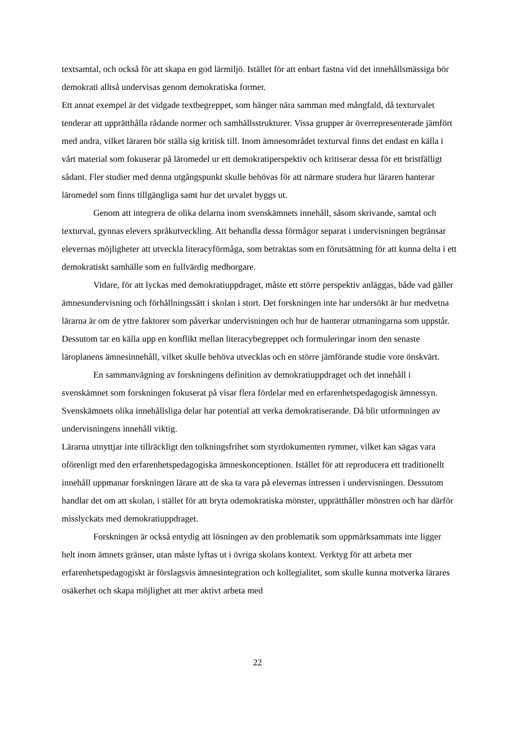textsamtal, och också för att skapa en god lärmiljö. Istället för att enbart fastna vid det innehållsmässiga bör demokrati alltså undervisas genom demokratiska former.
Ett annat exempel är det vidgade textbegreppet, som hänger nära samman med mångfald, då texturvalet tenderar att upprätthålla rådande normer och samhällsstrukturer. Vissa grupper är överrepresenterade jämfört med andra, vilket läraren bör ställa sig kritisk till. Inom ämnesområdet texturval finns det endast en källa i vårt material som fokuserar på läromedel ur ett demokratiperspektiv och kritiserar dessa för ett bristfälligt sådant. Fler studier med denna utgångspunkt skulle behövas för att närmare studera hur läraren hanterar läromedel som finns tillgängliga samt hur det urvalet byggs ut.
Genom att integrera de olika delarna inom svenskämnets innehåll, såsom skrivande, samtal och texturval, gynnas elevers språkutveckling. Att behandla dessa förmågor separat i undervisningen begränsar elevernas möjligheter att utveckla literacyförmåga, som betraktas som en förutsättning för att kunna delta i ett demokratiskt samhälle som en fullvärdig medborgare.
Vidare, för att lyckas med demokratiuppdraget, måste ett större perspektiv anläggas, både vad gäller ämnesundervisning och förhållningssätt i skolan i stort. Det forskningen inte har undersökt är hur medvetna lärarna är om de yttre faktorer som påverkar undervisningen och hur de hanterar utmaningarna som uppstår. Dessutom tar en källa upp en konflikt mellan literacybegreppet och formuleringar inom den senaste läroplanens ämnesinnehåll, vilket skulle behöva utvecklas och en större jämförande studie vore önskvärt.
En sammanvägning av forskningens definition av demokratiuppdraget och det innehåll i svenskämnet som forskningen fokuserat på visar flera fördelar med en erfarenhetspedagogisk ämnessyn. Svenskämnets olika innehållsliga delar har potential att verka demokratiserande. Då blir utformningen av undervisningens innehåll viktig.
Lärarna utnyttjar inte tillräckligt den tolkningsfrihet som styrdokumenten rymmer, vilket kan sägas vara oförenligt med den erfarenhetspedagogiska ämneskonceptionen. Istället för att reproducera ett traditionellt innehåll uppmanar forskningen lärare att de ska ta vara på elevernas intressen i undervisningen. Dessutom handlar det om att skolan, i stället för att bryta odemokratiska mönster, upprätthåller mönstren och har därför misslyckats med demokratiuppdraget.
Forskningen är också entydig att lösningen av den problematik som uppmärksammats inte ligger helt inom ämnets gränser, utan måste lyftas ut i övriga skolans kontext. Verktyg för att arbeta mer erfarenhetspedagogiskt är förslagsvis ämnesintegration och kollegialitet, som skulle kunna motverka lärares osäkerhet och skapa möjlighet att mer aktivt arbeta med
22